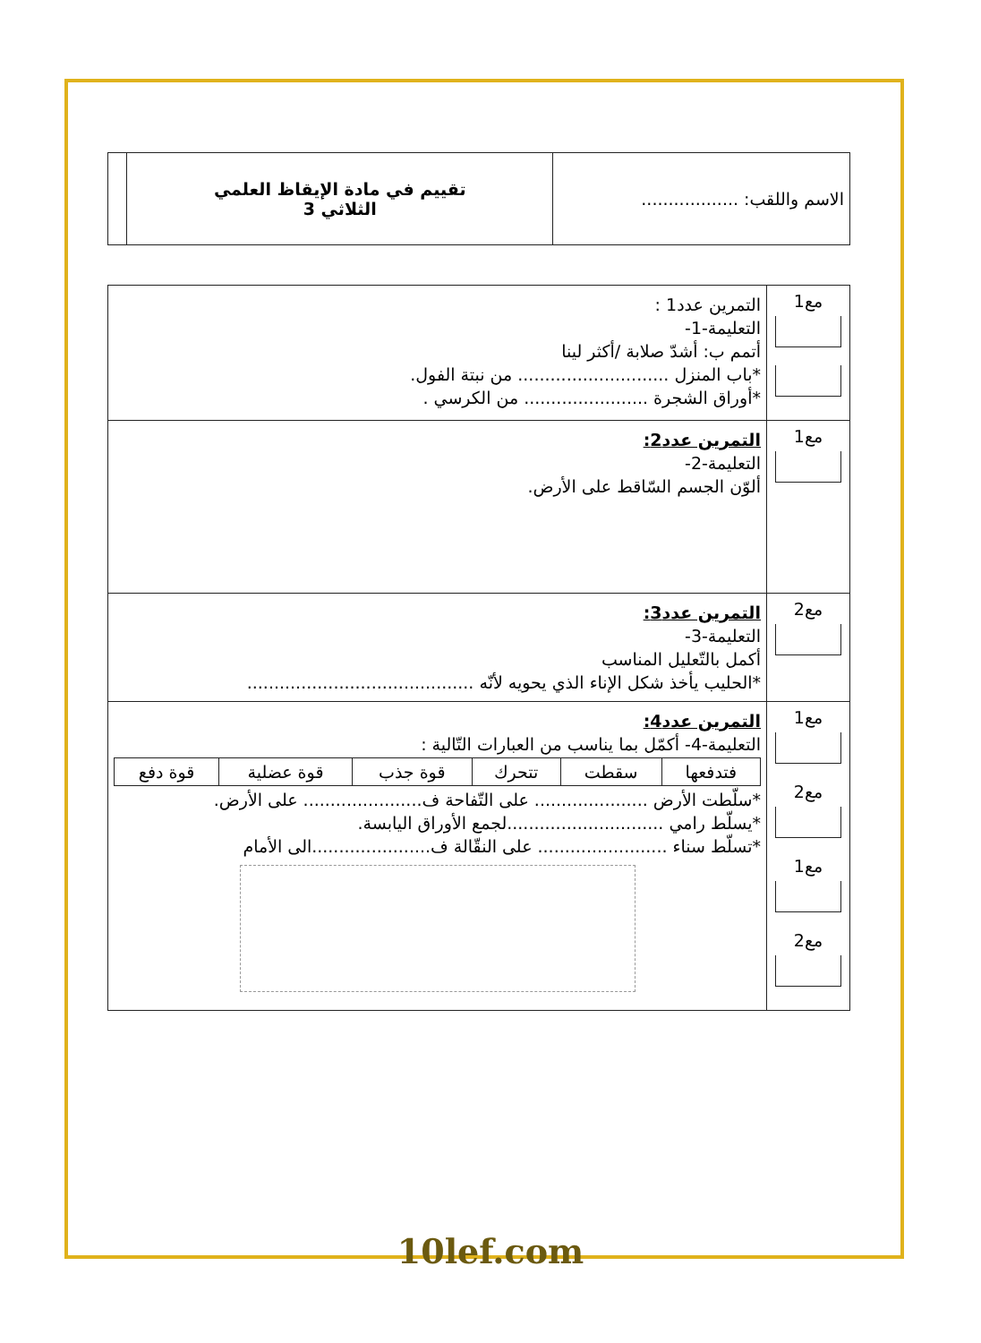| الاسم واللقب: .................. | تقييم في مادة الإيقاظ العلمي الثلاثي 3 | |
| مع1 | التمرين عدد1 : التعليمة-1- أتمم ب: أشدّ صلابة /أكثر لينا *باب المنزل ............................ من نبتة الفول. *أوراق الشجرة ....................... من الكرسي . |
| مع1 | التمرين عدد2: التعليمة-2- ألوّن الجسم السّاقط على الأرض. |
| مع2 | التمرين عدد3: التعليمة-3- أكمل بالتّعليل المناسب *الحليب يأخذ شكل الإناء الذي يحويه لأنّه .......................................... |
| مع1 مع2 مع1 مع2 | التمرين عدد4: التعليمة-4- أكمّل بما يناسب من العبارات التّالية : / فتدفعها / سقطت / تتحرك / قوة جذب / قوة عضلية / قوة دفع / *سلّطت الأرض ..................... على التّفاحة ف...................... على الأرض. *يسلّط رامي .............................لجمع الأوراق اليابسة. *تسلّط سناء ........................ على النقّالة ف......................الى الأمام |
10lef.com